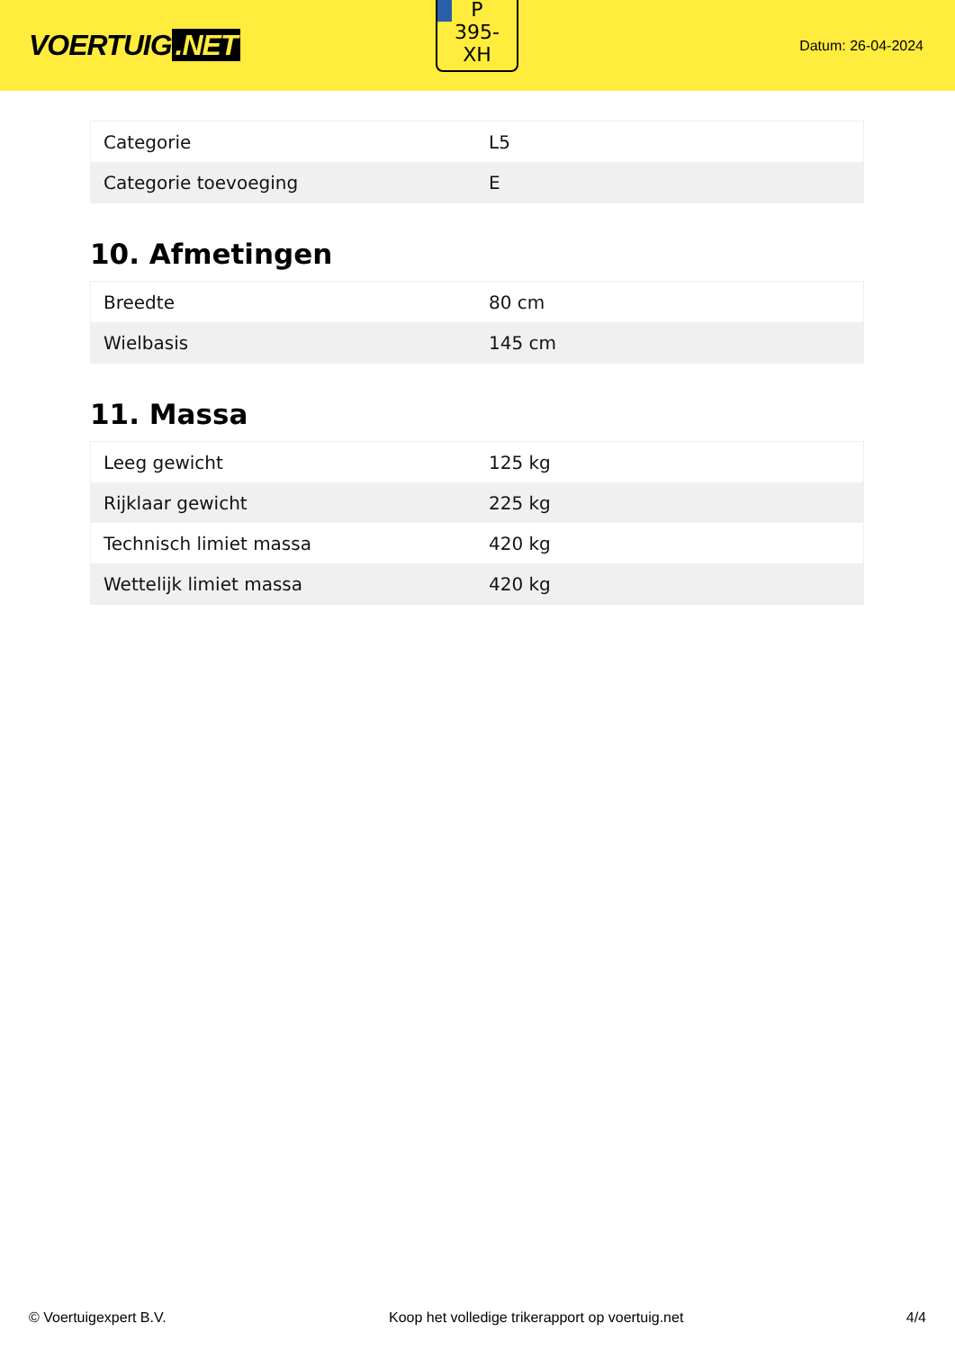VOERTUIG.NET
P
395-
XH
Datum: 26-04-2024
| Categorie | L5 |
| Categorie toevoeging | E |
10. Afmetingen
| Breedte | 80 cm |
| Wielbasis | 145 cm |
11. Massa
| Leeg gewicht | 125 kg |
| Rijklaar gewicht | 225 kg |
| Technisch limiet massa | 420 kg |
| Wettelijk limiet massa | 420 kg |
© Voertuigexpert B.V. Koop het volledige trikerapport op voertuig.net 4/4